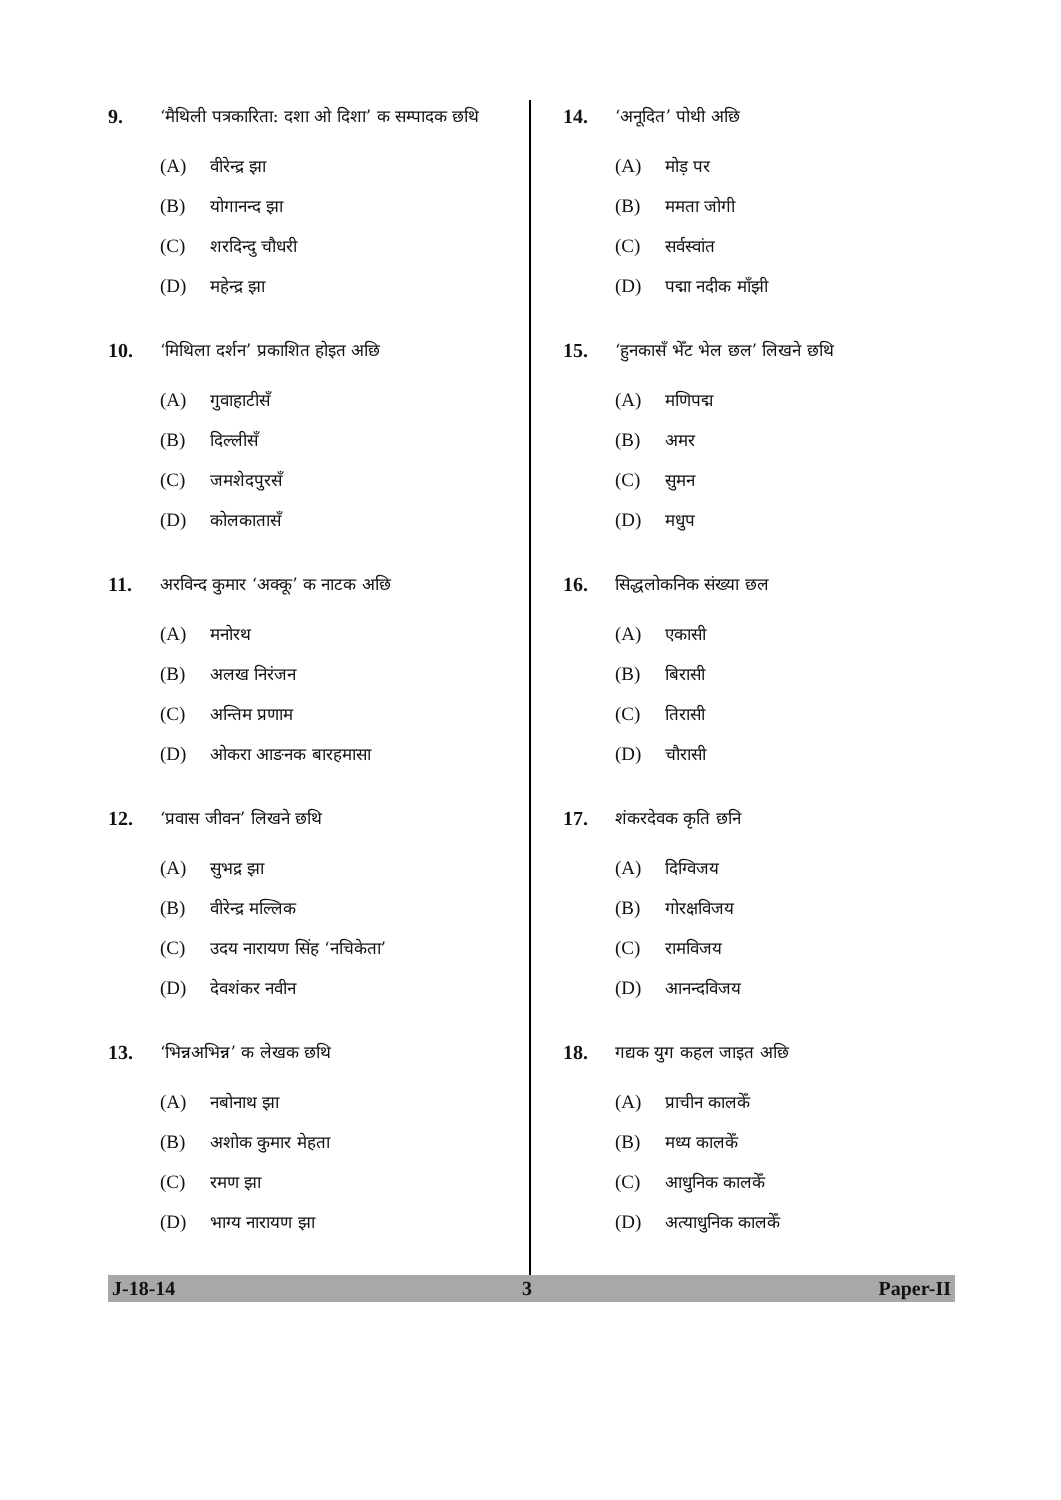9.
‘मैथिली पत्रकारिता: दशा ओ दिशा’ क सम्पादक छथि
(A) वीरेन्द्र झा
(B) योगानन्द झा
(C) शरदिन्दु चौधरी
(D) महेन्द्र झा
10.
‘मिथिला दर्शन’ प्रकाशित होइत अछि
(A) गुवाहाटीसँ
(B) दिल्लीसँ
(C) जमशेदपुरसँ
(D) कोलकातासँ
11.
अरविन्द कुमार ‘अक्कू’ क नाटक अछि
(A) मनोरथ
(B) अलख निरंजन
(C) अन्तिम प्रणाम
(D) ओकरा आङनक बारहमासा
12.
‘प्रवास जीवन’ लिखने छथि
(A) सुभद्र झा
(B) वीरेन्द्र मल्लिक
(C) उदय नारायण सिंह ‘नचिकेता’
(D) देवशंकर नवीन
13.
‘भिन्नअभिन्न’ क लेखक छथि
(A) नबोनाथ झा
(B) अशोक कुमार मेहता
(C) रमण झा
(D) भाग्य नारायण झा
14.
‘अनूदित’ पोथी अछि
(A) मोड़ पर
(B) ममता जोगी
(C) सर्वस्वांत
(D) पद्मा नदीक माँझी
15.
‘हुनकासँ भेँट भेल छल’ लिखने छथि
(A) मणिपद्म
(B) अमर
(C) सुमन
(D) मधुप
16.
सिद्धलोकनिक संख्या छल
(A) एकासी
(B) बिरासी
(C) तिरासी
(D) चौरासी
17.
शंकरदेवक कृति छनि
(A) दिग्विजय
(B) गोरक्षविजय
(C) रामविजय
(D) आनन्दविजय
18.
गद्यक युग कहल जाइत अछि
(A) प्राचीन कालकेँ
(B) मध्य कालकेँ
(C) आधुनिक कालकेँ
(D) अत्याधुनिक कालकेँ
J-18-14 3 Paper-II